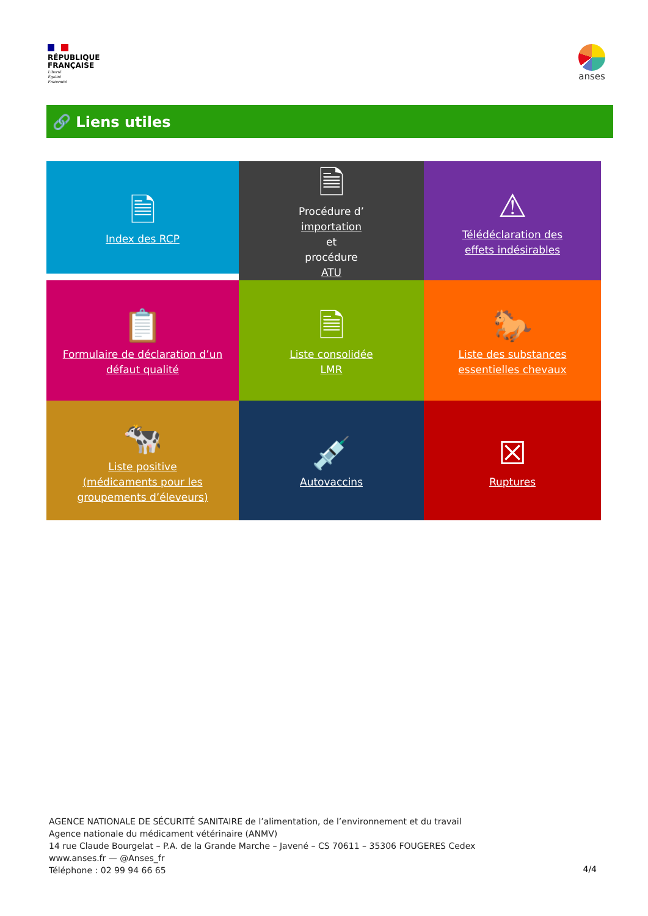RÉPUBLIQUE
FRANÇAISE
Liberté
Égalité
Fraternité
anses
🔗 Liens utiles
🗎
Index des RCP
🗎
Procédure d’
importation
et
procédure
ATU
⚠
Télédéclaration des
effets indésirables
📋
Formulaire de déclaration d’un
défaut qualité
🗎
Liste consolidée
LMR
🐎
Liste des substances
essentielles chevaux
🐄
Liste positive
(médicaments pour les
groupements d’éleveurs)
💉
Autovaccins
☒
Ruptures
AGENCE NATIONALE DE SÉCURITÉ SANITAIRE de l’alimentation, de l’environnement et du travail
Agence nationale du médicament vétérinaire (ANMV)
14 rue Claude Bourgelat – P.A. de la Grande Marche – Javené – CS 70611 – 35306 FOUGERES Cedex
www.anses.fr — @Anses_fr
Téléphone : 02 99 94 66 65
4/4